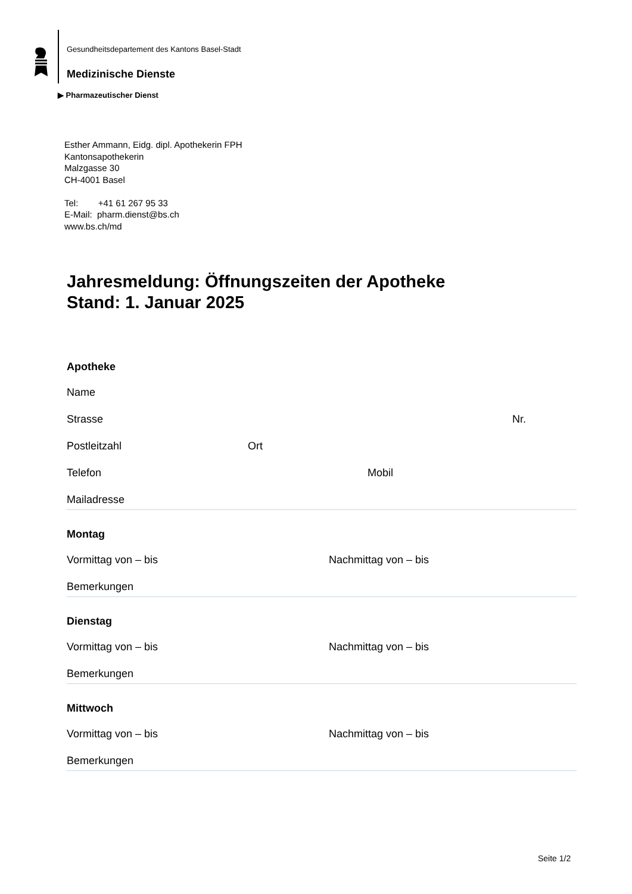Gesundheitsdepartement des Kantons Basel-Stadt
Medizinische Dienste
▶ Pharmazeutischer Dienst
Esther Ammann, Eidg. dipl. Apothekerin FPH
Kantonsapothekerin
Malzgasse 30
CH-4001 Basel
Tel: +41 61 267 95 33
E-Mail: pharm.dienst@bs.ch
www.bs.ch/md
Jahresmeldung: Öffnungszeiten der Apotheke
Stand: 1. Januar 2025
Apotheke
Name
Strasse Nr.
Postleitzahl Ort
Telefon Mobil
Mailadresse
Montag
Vormittag von – bis Nachmittag von – bis
Bemerkungen
Dienstag
Vormittag von – bis Nachmittag von – bis
Bemerkungen
Mittwoch
Vormittag von – bis Nachmittag von – bis
Bemerkungen
Seite 1/2